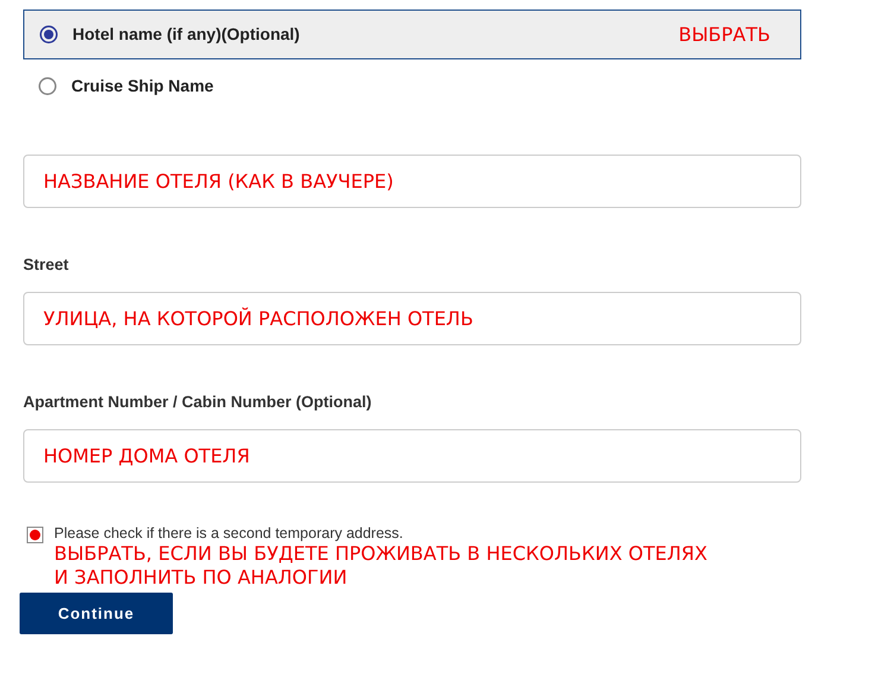Hotel name (if any)(Optional) ВЫБРАТЬ
Cruise Ship Name
НАЗВАНИЕ ОТЕЛЯ (КАК В ВАУЧЕРЕ)
Street
УЛИЦА, НА КОТОРОЙ РАСПОЛОЖЕН ОТЕЛЬ
Apartment Number / Cabin Number (Optional)
НОМЕР ДОМА ОТЕЛЯ
Please check if there is a second temporary address.
ВЫБРАТЬ, ЕСЛИ ВЫ БУДЕТЕ ПРОЖИВАТЬ В НЕСКОЛЬКИХ ОТЕЛЯХ
И ЗАПОЛНИТЬ ПО АНАЛОГИИ
Continue